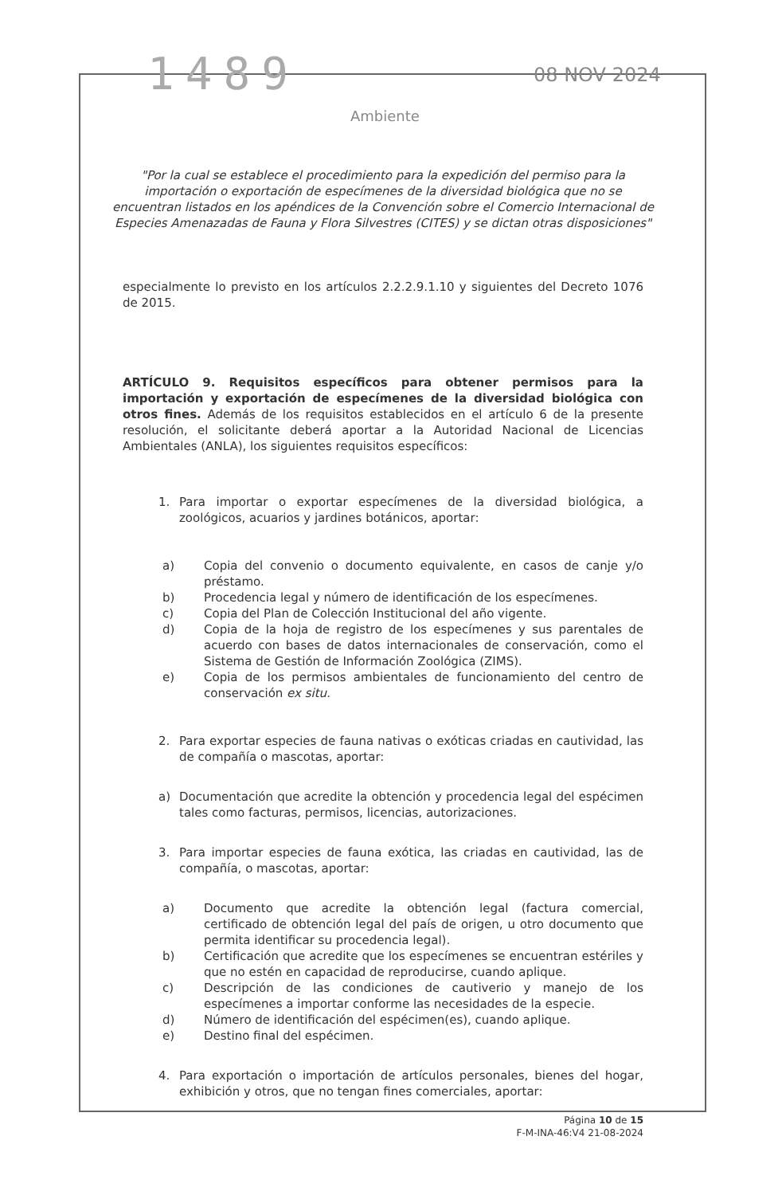1489 08 NOV 2024
Ambiente
"Por la cual se establece el procedimiento para la expedición del permiso para la importación o exportación de especímenes de la diversidad biológica que no se encuentran listados en los apéndices de la Convención sobre el Comercio Internacional de Especies Amenazadas de Fauna y Flora Silvestres (CITES) y se dictan otras disposiciones"
especialmente lo previsto en los artículos 2.2.2.9.1.10 y siguientes del Decreto 1076 de 2015.
ARTÍCULO 9. Requisitos específicos para obtener permisos para la importación y exportación de especímenes de la diversidad biológica con otros fines. Además de los requisitos establecidos en el artículo 6 de la presente resolución, el solicitante deberá aportar a la Autoridad Nacional de Licencias Ambientales (ANLA), los siguientes requisitos específicos:
1. Para importar o exportar especímenes de la diversidad biológica, a zoológicos, acuarios y jardines botánicos, aportar:
a) Copia del convenio o documento equivalente, en casos de canje y/o préstamo.
b) Procedencia legal y número de identificación de los especímenes.
c) Copia del Plan de Colección Institucional del año vigente.
d) Copia de la hoja de registro de los especímenes y sus parentales de acuerdo con bases de datos internacionales de conservación, como el Sistema de Gestión de Información Zoológica (ZIMS).
e) Copia de los permisos ambientales de funcionamiento del centro de conservación ex situ.
2. Para exportar especies de fauna nativas o exóticas criadas en cautividad, las de compañía o mascotas, aportar:
a) Documentación que acredite la obtención y procedencia legal del espécimen tales como facturas, permisos, licencias, autorizaciones.
3. Para importar especies de fauna exótica, las criadas en cautividad, las de compañía, o mascotas, aportar:
a) Documento que acredite la obtención legal (factura comercial, certificado de obtención legal del país de origen, u otro documento que permita identificar su procedencia legal).
b) Certificación que acredite que los especímenes se encuentran estériles y que no estén en capacidad de reproducirse, cuando aplique.
c) Descripción de las condiciones de cautiverio y manejo de los especímenes a importar conforme las necesidades de la especie.
d) Número de identificación del espécimen(es), cuando aplique.
e) Destino final del espécimen.
4. Para exportación o importación de artículos personales, bienes del hogar, exhibición y otros, que no tengan fines comerciales, aportar:
Página 10 de 15
F-M-INA-46:V4 21-08-2024